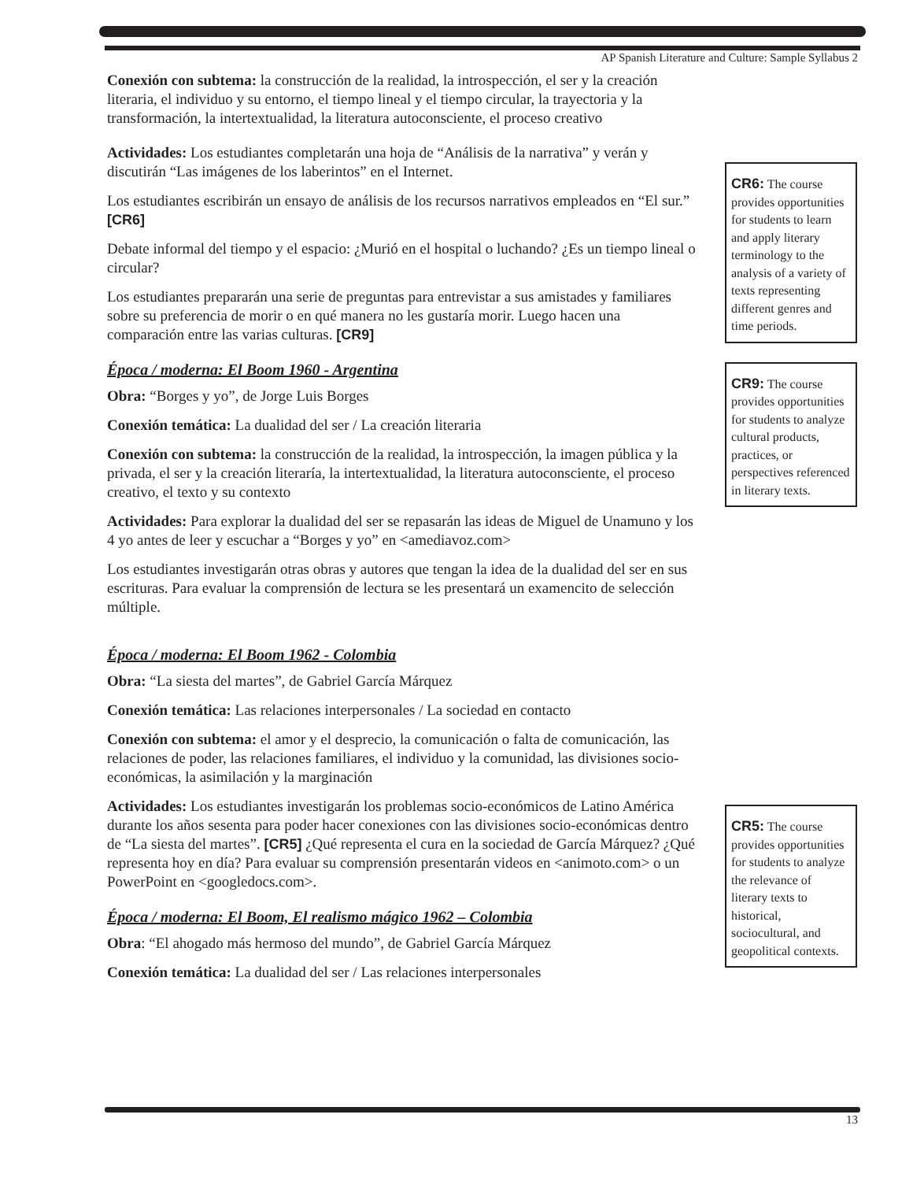AP Spanish Literature and Culture: Sample Syllabus 2
Conexión con subtema: la construcción de la realidad, la introspección, el ser y la creación literaria, el individuo y su entorno, el tiempo lineal y el tiempo circular, la trayectoria y la transformación, la intertextualidad, la literatura autoconsciente, el proceso creativo
Actividades: Los estudiantes completarán una hoja de “Análisis de la narrativa” y verán y discutirán “Las imágenes de los laberintos” en el Internet.
Los estudiantes escribirán un ensayo de análisis de los recursos narrativos empleados en “El sur.” [CR6]
Debate informal del tiempo y el espacio: ¿Murió en el hospital o luchando? ¿Es un tiempo lineal o circular?
Los estudiantes prepararán una serie de preguntas para entrevistar a sus amistades y familiares sobre su preferencia de morir o en qué manera no les gustaría morir. Luego hacen una comparación entre las varias culturas. [CR9]
Época / moderna: El Boom 1960 - Argentina
Obra: “Borges y yo”, de Jorge Luis Borges
Conexión temática: La dualidad del ser / La creación literaria
Conexión con subtema: la construcción de la realidad, la introspección, la imagen pública y la privada, el ser y la creación literaría, la intertextualidad, la literatura autoconsciente, el proceso creativo, el texto y su contexto
Actividades: Para explorar la dualidad del ser se repasarán las ideas de Miguel de Unamuno y los 4 yo antes de leer y escuchar a “Borges y yo” en <amediavoz.com>
Los estudiantes investigarán otras obras y autores que tengan la idea de la dualidad del ser en sus escrituras. Para evaluar la comprensión de lectura se les presentará un examencito de selección múltiple.
Época / moderna: El Boom 1962 - Colombia
Obra: “La siesta del martes”, de Gabriel García Márquez
Conexión temática: Las relaciones interpersonales / La sociedad en contacto
Conexión con subtema: el amor y el desprecio, la comunicación o falta de comunicación, las relaciones de poder, las relaciones familiares, el individuo y la comunidad, las divisiones socio-económicas, la asimilación y la marginación
Actividades: Los estudiantes investigarán los problemas socio-económicos de Latino América durante los años sesenta para poder hacer conexiones con las divisiones socio-económicas dentro de “La siesta del martes”. [CR5] ¿Qué representa el cura en la sociedad de García Márquez? ¿Qué representa hoy en día? Para evaluar su comprensión presentarán videos en <animoto.com> o un PowerPoint en <googledocs.com>.
Época / moderna: El Boom, El realismo mágico 1962 – Colombia
Obra: “El ahogado más hermoso del mundo”, de Gabriel García Márquez
Conexión temática: La dualidad del ser / Las relaciones interpersonales
CR6: The course provides opportunities for students to learn and apply literary terminology to the analysis of a variety of texts representing different genres and time periods.
CR9: The course provides opportunities for students to analyze cultural products, practices, or perspectives referenced in literary texts.
CR5: The course provides opportunities for students to analyze the relevance of literary texts to historical, sociocultural, and geopolitical contexts.
13